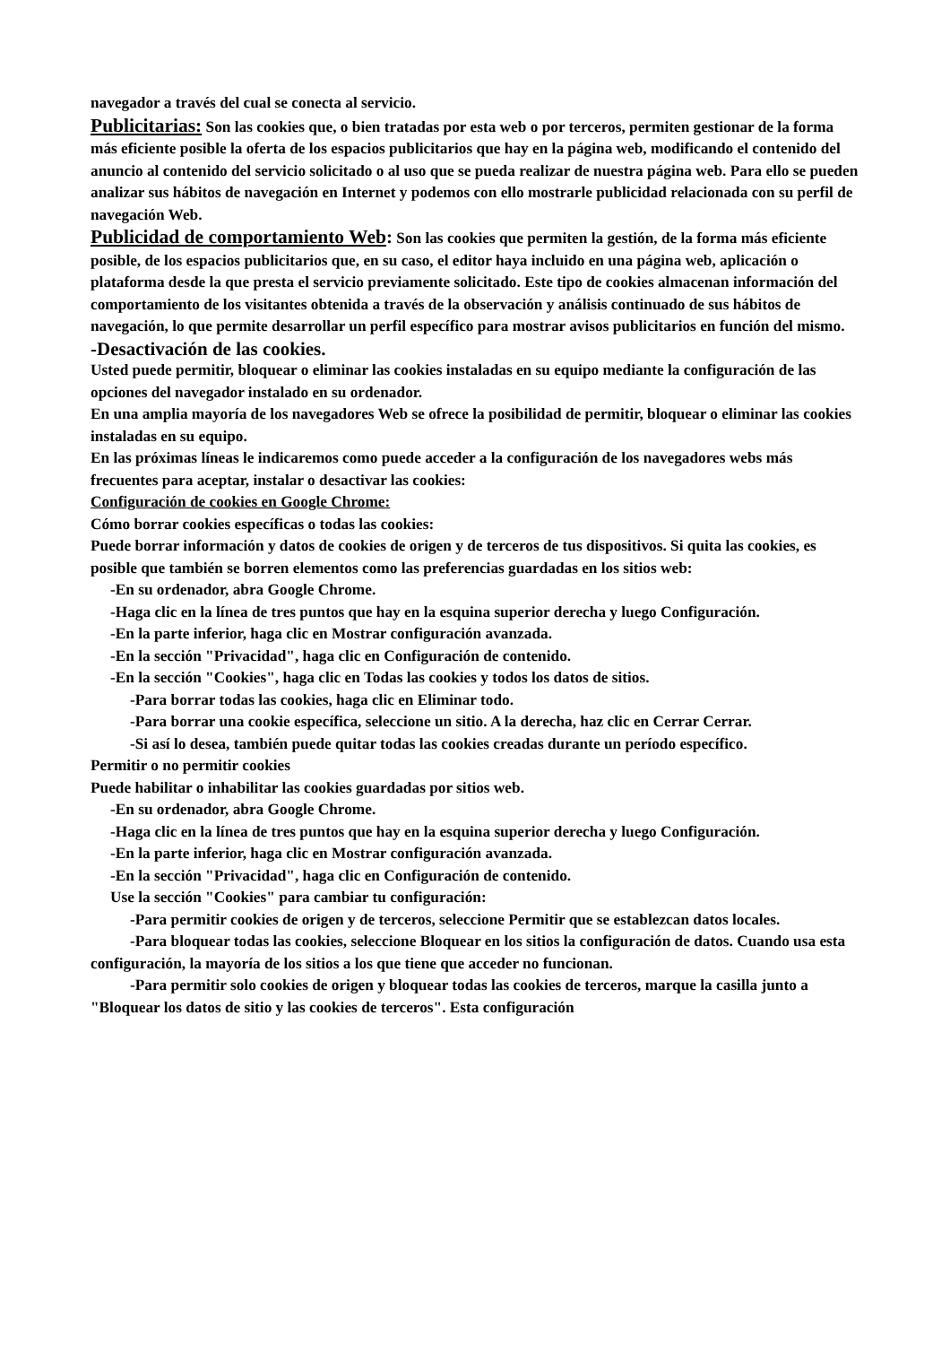navegador a través del cual se conecta al servicio.
Publicitarias: Son las cookies que, o bien tratadas por esta web o por terceros, permiten gestionar de la forma más eficiente posible la oferta de los espacios publicitarios que hay en la página web, modificando el contenido del anuncio al contenido del servicio solicitado o al uso que se pueda realizar de nuestra página web. Para ello se pueden analizar sus hábitos de navegación en Internet y podemos con ello mostrarle publicidad relacionada con su perfil de navegación Web.
Publicidad de comportamiento Web: Son las cookies que permiten la gestión, de la forma más eficiente posible, de los espacios publicitarios que, en su caso, el editor haya incluido en una página web, aplicación o plataforma desde la que presta el servicio previamente solicitado. Este tipo de cookies almacenan información del comportamiento de los visitantes obtenida a través de la observación y análisis continuado de sus hábitos de navegación, lo que permite desarrollar un perfil específico para mostrar avisos publicitarios en función del mismo.
-Desactivación de las cookies.
Usted puede permitir, bloquear o eliminar las cookies instaladas en su equipo mediante la configuración de las opciones del navegador instalado en su ordenador.
En una amplia mayoría de los navegadores Web se ofrece la posibilidad de permitir, bloquear o eliminar las cookies instaladas en su equipo.
En las próximas líneas le indicaremos como puede acceder a la configuración de los navegadores webs más frecuentes para aceptar, instalar o desactivar las cookies:
Configuración de cookies en Google Chrome:
Cómo borrar cookies específicas o todas las cookies:
Puede borrar información y datos de cookies de origen y de terceros de tus dispositivos. Si quita las cookies, es posible que también se borren elementos como las preferencias guardadas en los sitios web:
-En su ordenador, abra Google Chrome.
-Haga clic en la línea de tres puntos que hay en la esquina superior derecha y luego Configuración.
-En la parte inferior, haga clic en Mostrar configuración avanzada.
-En la sección "Privacidad", haga clic en Configuración de contenido.
-En la sección "Cookies", haga clic en Todas las cookies y todos los datos de sitios.
-Para borrar todas las cookies, haga clic en Eliminar todo.
-Para borrar una cookie específica, seleccione un sitio. A la derecha, haz clic en Cerrar Cerrar.
-Si así lo desea, también puede quitar todas las cookies creadas durante un período específico.
Permitir o no permitir cookies
Puede habilitar o inhabilitar las cookies guardadas por sitios web.
-En su ordenador, abra Google Chrome.
-Haga clic en la línea de tres puntos que hay en la esquina superior derecha y luego Configuración.
-En la parte inferior, haga clic en Mostrar configuración avanzada.
-En la sección "Privacidad", haga clic en Configuración de contenido.
Use la sección "Cookies" para cambiar tu configuración:
-Para permitir cookies de origen y de terceros, seleccione Permitir que se establezcan datos locales.
-Para bloquear todas las cookies, seleccione Bloquear en los sitios la configuración de datos. Cuando usa esta configuración, la mayoría de los sitios a los que tiene que acceder no funcionan.
-Para permitir solo cookies de origen y bloquear todas las cookies de terceros, marque la casilla junto a "Bloquear los datos de sitio y las cookies de terceros". Esta configuración